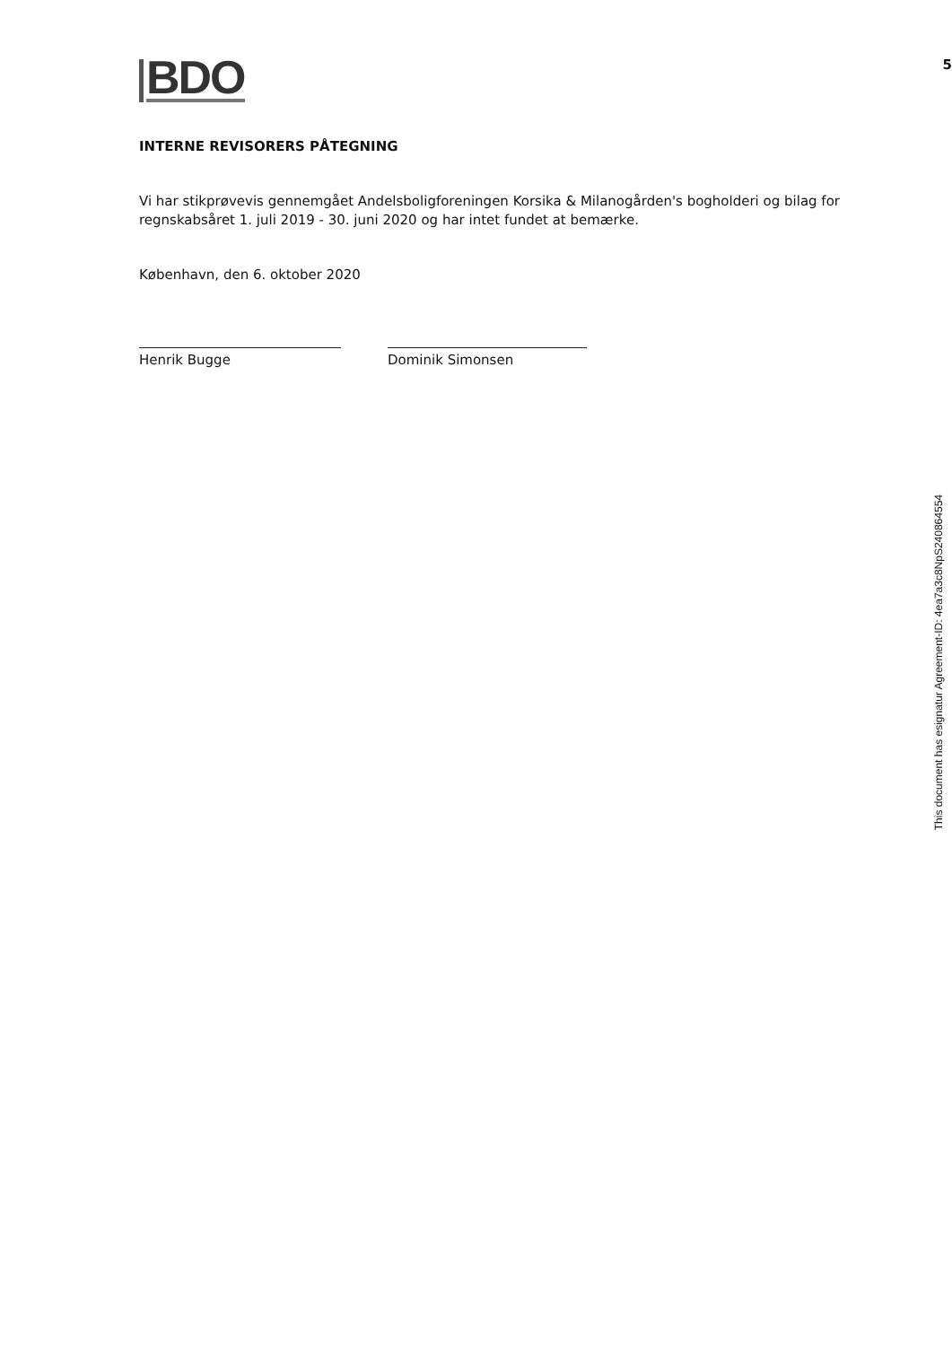BDO
INTERNE REVISORERS PÅTEGNING
Vi har stikprøvevis gennemgået Andelsboligforeningen Korsika & Milanogården's bogholderi og bilag for regnskabsåret 1. juli 2019 - 30. juni 2020 og har intet fundet at bemærke.
København, den 6. oktober 2020
Henrik Bugge Dominik Simonsen
5
This document has esignatur Agreement-ID: 4ea7a3c8NpS240864554